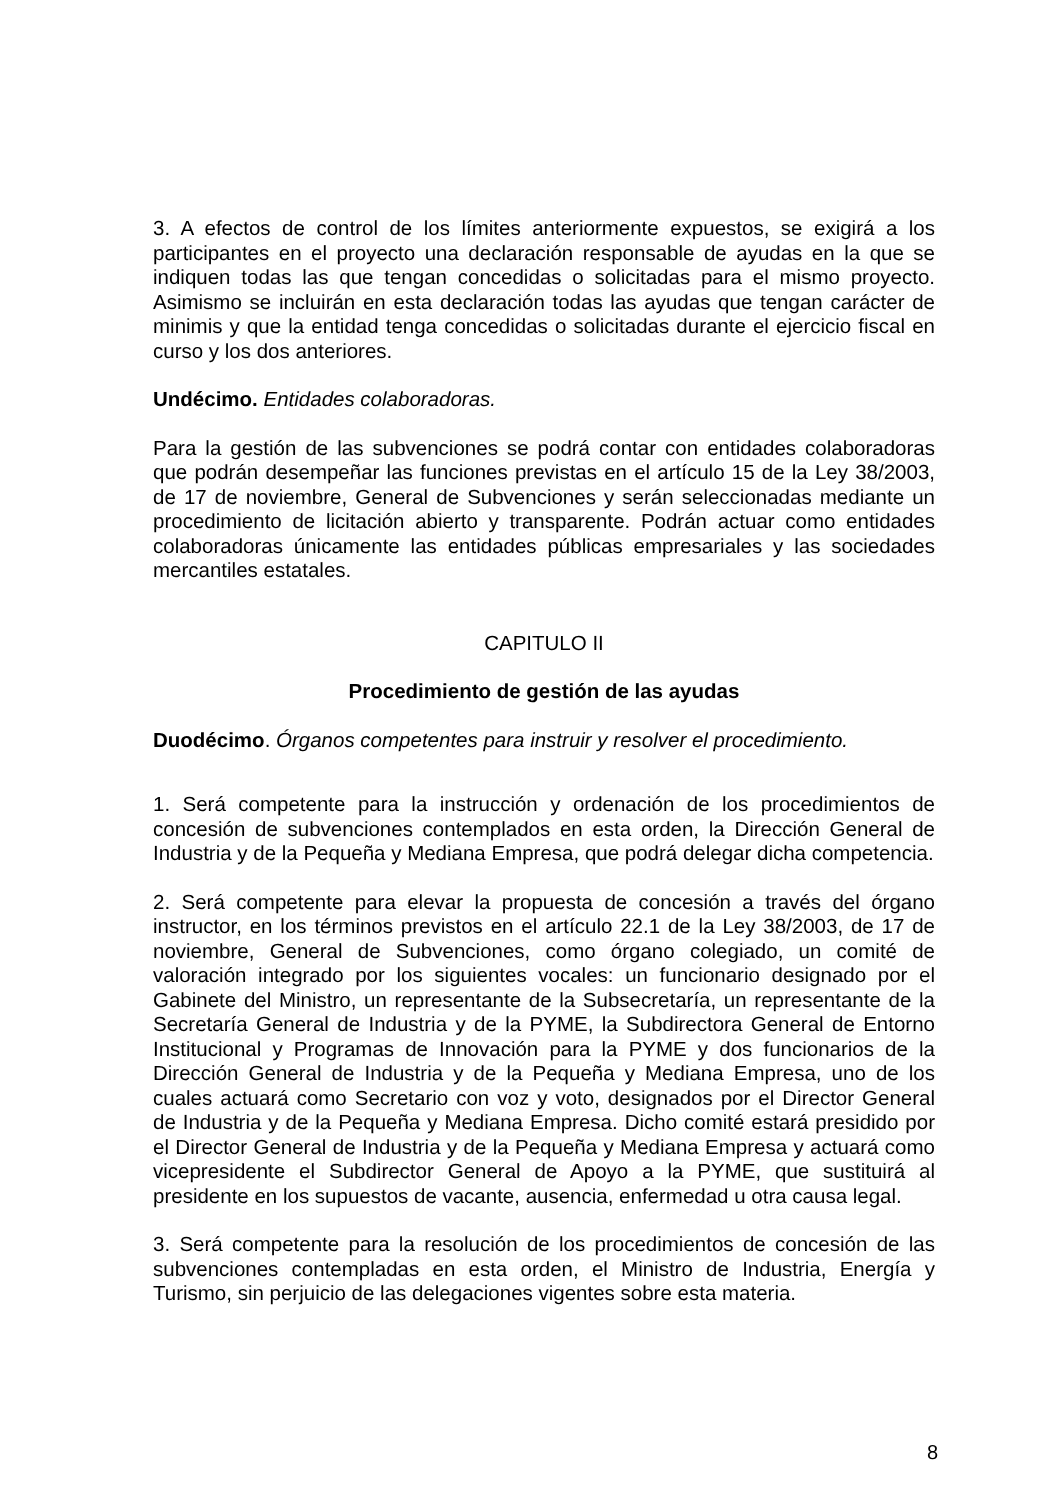3. A efectos de control de los límites anteriormente expuestos, se exigirá a los participantes en el proyecto una declaración responsable de ayudas en la que se indiquen todas las que tengan concedidas o solicitadas para el mismo proyecto. Asimismo se incluirán en esta declaración todas las ayudas que tengan carácter de minimis y que la entidad tenga concedidas o solicitadas durante el ejercicio fiscal en curso y los dos anteriores.
Undécimo. Entidades colaboradoras.
Para la gestión de las subvenciones se podrá contar con entidades colaboradoras que podrán desempeñar las funciones previstas en el artículo 15 de la Ley 38/2003, de 17 de noviembre, General de Subvenciones y serán seleccionadas mediante un procedimiento de licitación abierto y transparente. Podrán actuar como entidades colaboradoras únicamente las entidades públicas empresariales y las sociedades mercantiles estatales.
CAPITULO II
Procedimiento de gestión de las ayudas
Duodécimo. Órganos competentes para instruir y resolver el procedimiento.
1. Será competente para la instrucción y ordenación de los procedimientos de concesión de subvenciones contemplados en esta orden, la Dirección General de Industria y de la Pequeña y Mediana Empresa, que podrá delegar dicha competencia.
2. Será competente para elevar la propuesta de concesión a través del órgano instructor, en los términos previstos en el artículo 22.1 de la Ley 38/2003, de 17 de noviembre, General de Subvenciones, como órgano colegiado, un comité de valoración integrado por los siguientes vocales: un funcionario designado por el Gabinete del Ministro, un representante de la Subsecretaría, un representante de la Secretaría General de Industria y de la PYME, la Subdirectora General de Entorno Institucional y Programas de Innovación para la PYME y dos funcionarios de la Dirección General de Industria y de la Pequeña y Mediana Empresa, uno de los cuales actuará como Secretario con voz y voto, designados por el Director General de Industria y de la Pequeña y Mediana Empresa. Dicho comité estará presidido por el Director General de Industria y de la Pequeña y Mediana Empresa y actuará como vicepresidente el Subdirector General de Apoyo a la PYME, que sustituirá al presidente en los supuestos de vacante, ausencia, enfermedad u otra causa legal.
3. Será competente para la resolución de los procedimientos de concesión de las subvenciones contempladas en esta orden, el Ministro de Industria, Energía y Turismo, sin perjuicio de las delegaciones vigentes sobre esta materia.
8